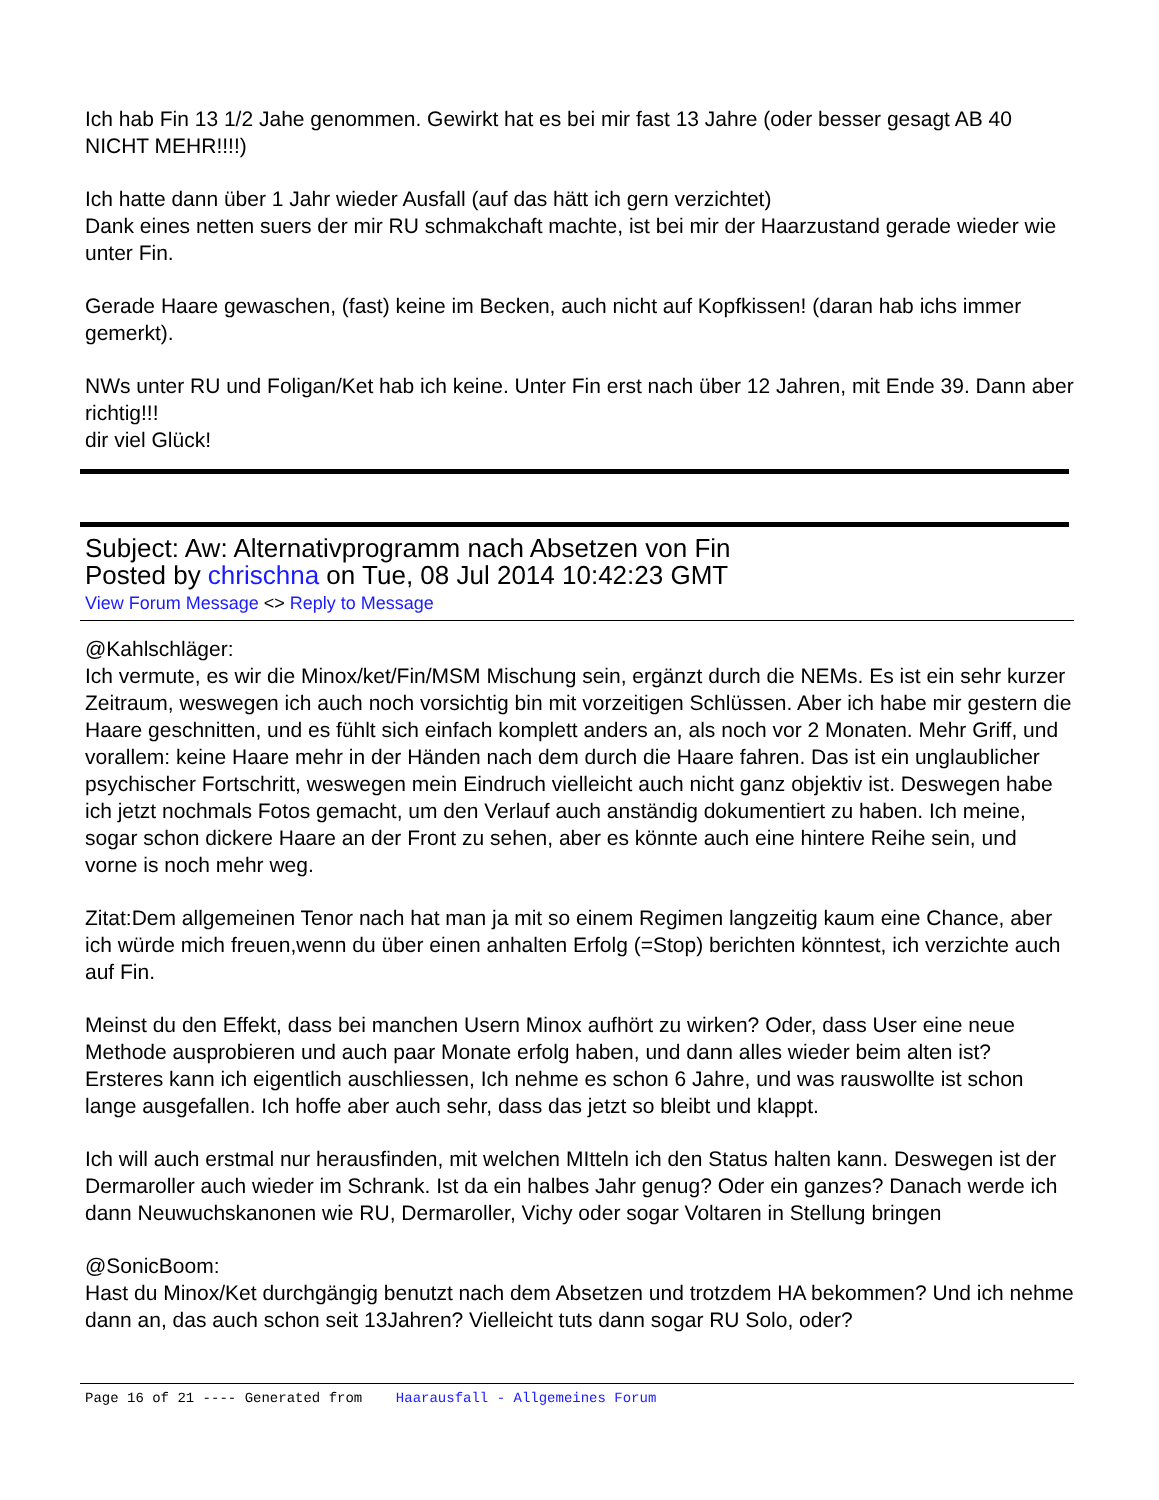Ich hab Fin 13 1/2 Jahe genommen. Gewirkt hat es bei mir fast 13 Jahre (oder besser gesagt AB 40 NICHT MEHR!!!!)
Ich hatte dann über 1 Jahr wieder Ausfall (auf das hätt ich gern verzichtet)
Dank eines netten suers der mir RU schmakchaft machte, ist bei mir der Haarzustand gerade wieder wie unter Fin.
Gerade Haare gewaschen, (fast) keine im Becken, auch nicht auf Kopfkissen! (daran hab ichs immer gemerkt).
NWs unter RU und Foligan/Ket hab ich keine. Unter Fin erst nach über 12 Jahren, mit Ende 39. Dann aber richtig!!!
dir viel Glück!
Subject: Aw: Alternativprogramm nach Absetzen von Fin
Posted by chrischna on Tue, 08 Jul 2014 10:42:23 GMT
View Forum Message <> Reply to Message
@Kahlschläger:
Ich vermute, es wir die Minox/ket/Fin/MSM Mischung sein, ergänzt durch die NEMs. Es ist ein sehr kurzer Zeitraum, weswegen ich auch noch vorsichtig bin mit vorzeitigen Schlüssen. Aber ich habe mir gestern die Haare geschnitten, und es fühlt sich einfach komplett anders an, als noch vor 2 Monaten. Mehr Griff, und vorallem: keine Haare mehr in der Händen nach dem durch die Haare fahren. Das ist ein unglaublicher psychischer Fortschritt, weswegen mein Eindruch vielleicht auch nicht ganz objektiv ist. Deswegen habe ich jetzt nochmals Fotos gemacht, um den Verlauf auch anständig dokumentiert zu haben. Ich meine, sogar schon dickere Haare an der Front zu sehen, aber es könnte auch eine hintere Reihe sein, und vorne is noch mehr weg.
Zitat:Dem allgemeinen Tenor nach hat man ja mit so einem Regimen langzeitig kaum eine Chance, aber ich würde mich freuen,wenn du über einen anhalten Erfolg (=Stop) berichten könntest, ich verzichte auch auf Fin.
Meinst du den Effekt, dass bei manchen Usern Minox aufhört zu wirken? Oder, dass User eine neue Methode ausprobieren und auch paar Monate erfolg haben, und dann alles wieder beim alten ist? Ersteres kann ich eigentlich auschliessen, Ich nehme es schon 6 Jahre, und was rauswollte ist schon lange ausgefallen. Ich hoffe aber auch sehr, dass das jetzt so bleibt und klappt.
Ich will auch erstmal nur herausfinden, mit welchen MItteln ich den Status halten kann. Deswegen ist der Dermaroller auch wieder im Schrank. Ist da ein halbes Jahr genug? Oder ein ganzes? Danach werde ich dann Neuwuchskanonen wie RU, Dermaroller, Vichy oder sogar Voltaren in Stellung bringen
@SonicBoom:
Hast du Minox/Ket durchgängig benutzt nach dem Absetzen und trotzdem HA bekommen? Und ich nehme dann an, das auch schon seit 13Jahren? Vielleicht tuts dann sogar RU Solo, oder?
Page 16 of 21 ---- Generated from Haarausfall - Allgemeines Forum